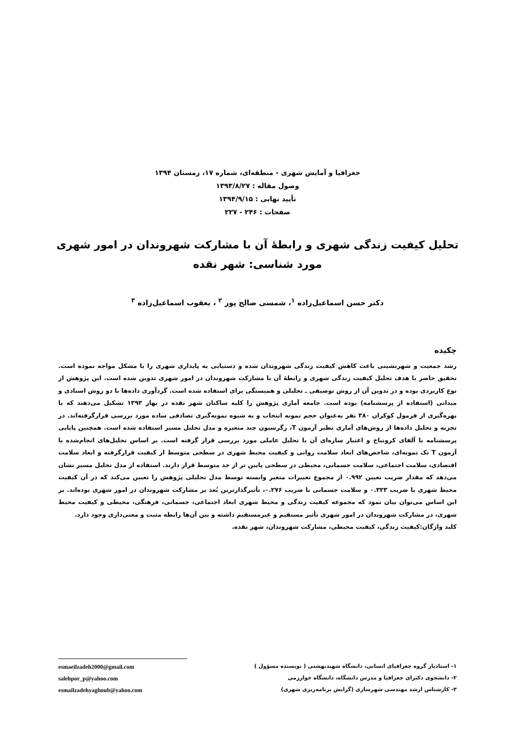جغرافیا و آمایش شهری - منطقه‌ای، شماره ۱۷، زمستان ۱۳۹۴
وصول مقاله : ۱۳۹۳/۸/۲۷
تأیید نهایی : ۱۳۹۴/۹/۱۵
صفحات : ۲۴۶ - ۲۲۷
تحلیل کیفیت زندگی شهری و رابطهٔ آن با مشارکت شهروندان در امور شهری
مورد شناسی: شهر نقده
دکتر حسن اسماعیل‌زاده <sup>۱</sup>، شمسی صالح پور <sup>۲</sup> ، یعقوب اسماعیل‌زاده <sup>۳</sup>
چکیده
رشد جمعیت و شهرنشینی باعث کاهش کیفیت زندگی شهروندان شده و دستیابی به پایداری شهری را با مشکل مواجه نموده است. تحقیق حاضر با هدف تحلیل کیفیت زندگی شهری و رابطهٔ آن با مشارکت شهروندان در امور شهری تدوین شده است. این پژوهش از نوع کاربردی بوده و در تدوین آن از روش توصیفی ـ تحلیلی و همبستگی برای استفاده شده است. گردآوری داده‌ها با دو روش اسنادی و میدانی (استفاده از پرسشنامه) بوده است. جامعه آماری پژوهش را کلیه ساکنان شهر نقده در بهار ۱۳۹۳ تشکیل می‌دهند که با بهره‌گیری از فرمول کوکران ۳۸۰ نفر به‌عنوان حجم نمونه انتخاب و به شیوه نمونه‌گیری تصادفی ساده مورد بررسی قرارگرفته‌اند. در تجزیه و تحلیل داده‌ها از روش‌های آماری نظیر آزمون T، رگرسیون چند متغیره و مدل تحلیل مسیر استفاده شده است. همچنین پایایی پرسشنامه با آلفای کرونباخ و اعتبار سازه‌ای آن با تحلیل عاملی مورد بررسی قرار گرفته است. بر اساس تحلیل‌های انجام‌شده با آزمون T تک نمونه‌ای، شاخص‌های ابعاد سلامت روانی و کیفیت محیط شهری در سطحی متوسط از کیفیت قرارگرفته و ابعاد سلامت اقتصادی، سلامت اجتماعی، سلامت جسمانی، محیطی در سطحی پایین تر از حد متوسط قرار دارند. استفاده از مدل تحلیل مسیر نشان می‌دهد که مقدار ضریب تعیین ۰.۹۹۲ از مجموع تغییرات متغیر وابسته توسط مدل تحلیلی پژوهش را تعیین می‌کند که در آن کیفیت محیط شهری با ضریب ۰.۳۲۳ و سلامت جسمانی با ضریب ۰.۲۷۶، تأثیرگذارترین بُعد بر مشارکت شهروندان در امور شهری بوده‌اند. بر این اساس می‌توان بیان نمود که مجموعه کیفیت زندگی و محیط شهری ابعاد اجتماعی، جسمانی، فرهنگی، محیطی و کیفیت محیط شهری، در مشارکت شهروندان در امور شهری تأثیر مستقیم و غیرمستقیم داشته و بین آن‌ها رابطه مثبت و معنی‌داری وجود دارد.
کلید واژگان:کیفیت زندگی، کیفیت محیطی، مشارکت شهروندان، شهر نقده.
۱- استادیار گروه جغرافیای انسانی، دانشگاه شهیدبهشتی ( نویسنده مسؤول )
۲- دانشجوی دکترای جغرافیا و مدرس دانشگاه، دانشگاه خوارزمی
۳- کارشناس ارشد مهندسی شهرسازی (گرایش برنامه‌ریزی شهری)
esmaeilzadeh2000@gmail.com
salehpor_p@yahoo.com
esmailzadehyaghoub@yahoo.com